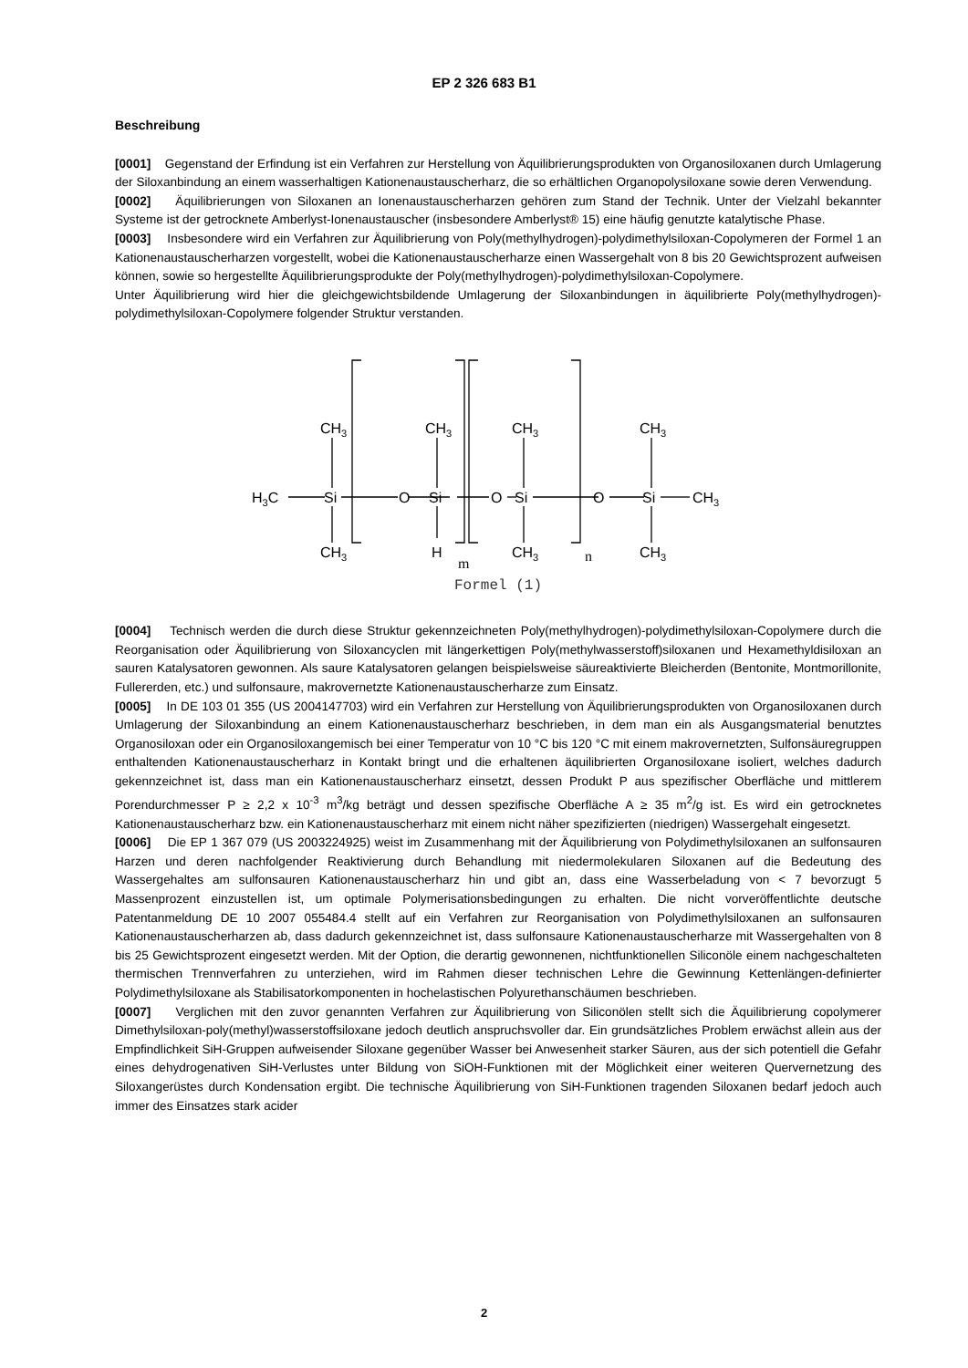EP 2 326 683 B1
Beschreibung
[0001] Gegenstand der Erfindung ist ein Verfahren zur Herstellung von Äquilibrierungsprodukten von Organosiloxanen durch Umlagerung der Siloxanbindung an einem wasserhaltigen Kationenaustauscherharz, die so erhältlichen Organopolysiloxane sowie deren Verwendung.
[0002] Äquilibrierungen von Siloxanen an Ionenaustauscherharzen gehören zum Stand der Technik. Unter der Vielzahl bekannter Systeme ist der getrocknete Amberlyst-Ionenaustauscher (insbesondere Amberlyst® 15) eine häufig genutzte katalytische Phase.
[0003] Insbesondere wird ein Verfahren zur Äquilibrierung von Poly(methylhydrogen)-polydimethylsiloxan-Copolymeren der Formel 1 an Kationenaustauscherharzen vorgestellt, wobei die Kationenaustauscherharze einen Wassergehalt von 8 bis 20 Gewichtsprozent aufweisen können, sowie so hergestellte Äquilibrierungsprodukte der Poly(methylhydrogen)-polydimethylsiloxan-Copolymere.
Unter Äquilibrierung wird hier die gleichgewichtsbildende Umlagerung der Siloxanbindungen in äquilibrierte Poly(methylhydrogen)-polydimethylsiloxan-Copolymere folgender Struktur verstanden.
H3C
Si
O
Si
O
Si
O
Si
CH3
CH3
CH3
CH3
CH3
CH3
H
CH3
CH3
m
n
Formel (1)
[0004] Technisch werden die durch diese Struktur gekennzeichneten Poly(methylhydrogen)-polydimethylsiloxan-Copolymere durch die Reorganisation oder Äquilibrierung von Siloxancyclen mit längerkettigen Poly(methylwasserstoff)siloxanen und Hexamethyldisiloxan an sauren Katalysatoren gewonnen. Als saure Katalysatoren gelangen beispielsweise säureaktivierte Bleicherden (Bentonite, Montmorillonite, Fullererden, etc.) und sulfonsaure, makrovernetzte Kationenaustauscherharze zum Einsatz.
[0005] In DE 103 01 355 (US 2004147703) wird ein Verfahren zur Herstellung von Äquilibrierungsprodukten von Organosiloxanen durch Umlagerung der Siloxanbindung an einem Kationenaustauscherharz beschrieben, in dem man ein als Ausgangsmaterial benutztes Organosiloxan oder ein Organosiloxangemisch bei einer Temperatur von 10 °C bis 120 °C mit einem makrovernetzten, Sulfonsäuregruppen enthaltenden Kationenaustauscherharz in Kontakt bringt und die erhaltenen äquilibrierten Organosiloxane isoliert, welches dadurch gekennzeichnet ist, dass man ein Kationenaustauscherharz einsetzt, dessen Produkt P aus spezifischer Oberfläche und mittlerem Porendurchmesser P ≥ 2,2 x 10<sup>-3</sup> m<sup>3</sup>/kg beträgt und dessen spezifische Oberfläche A ≥ 35 m<sup>2</sup>/g ist. Es wird ein getrocknetes Kationenaustauscherharz bzw. ein Kationenaustauscherharz mit einem nicht näher spezifizierten (niedrigen) Wassergehalt eingesetzt.
[0006] Die EP 1 367 079 (US 2003224925) weist im Zusammenhang mit der Äquilibrierung von Polydimethylsiloxanen an sulfonsauren Harzen und deren nachfolgender Reaktivierung durch Behandlung mit niedermolekularen Siloxanen auf die Bedeutung des Wassergehaltes am sulfonsauren Kationenaustauscherharz hin und gibt an, dass eine Wasserbeladung von < 7 bevorzugt 5 Massenprozent einzustellen ist, um optimale Polymerisationsbedingungen zu erhalten. Die nicht vorveröffentlichte deutsche Patentanmeldung DE 10 2007 055484.4 stellt auf ein Verfahren zur Reorganisation von Polydimethylsiloxanen an sulfonsauren Kationenaustauscherharzen ab, dass dadurch gekennzeichnet ist, dass sulfonsaure Kationenaustauscherharze mit Wassergehalten von 8 bis 25 Gewichtsprozent eingesetzt werden. Mit der Option, die derartig gewonnenen, nichtfunktionellen Siliconöle einem nachgeschalteten thermischen Trennverfahren zu unterziehen, wird im Rahmen dieser technischen Lehre die Gewinnung Kettenlängen-definierter Polydimethylsiloxane als Stabilisatorkomponenten in hochelastischen Polyurethanschäumen beschrieben.
[0007] Verglichen mit den zuvor genannten Verfahren zur Äquilibrierung von Siliconölen stellt sich die Äquilibrierung copolymerer Dimethylsiloxan-poly(methyl)wasserstoffsiloxane jedoch deutlich anspruchsvoller dar. Ein grundsätzliches Problem erwächst allein aus der Empfindlichkeit SiH-Gruppen aufweisender Siloxane gegenüber Wasser bei Anwesenheit starker Säuren, aus der sich potentiell die Gefahr eines dehydrogenativen SiH-Verlustes unter Bildung von SiOH-Funktionen mit der Möglichkeit einer weiteren Quervernetzung des Siloxangerüstes durch Kondensation ergibt. Die technische Äquilibrierung von SiH-Funktionen tragenden Siloxanen bedarf jedoch auch immer des Einsatzes stark acider
2